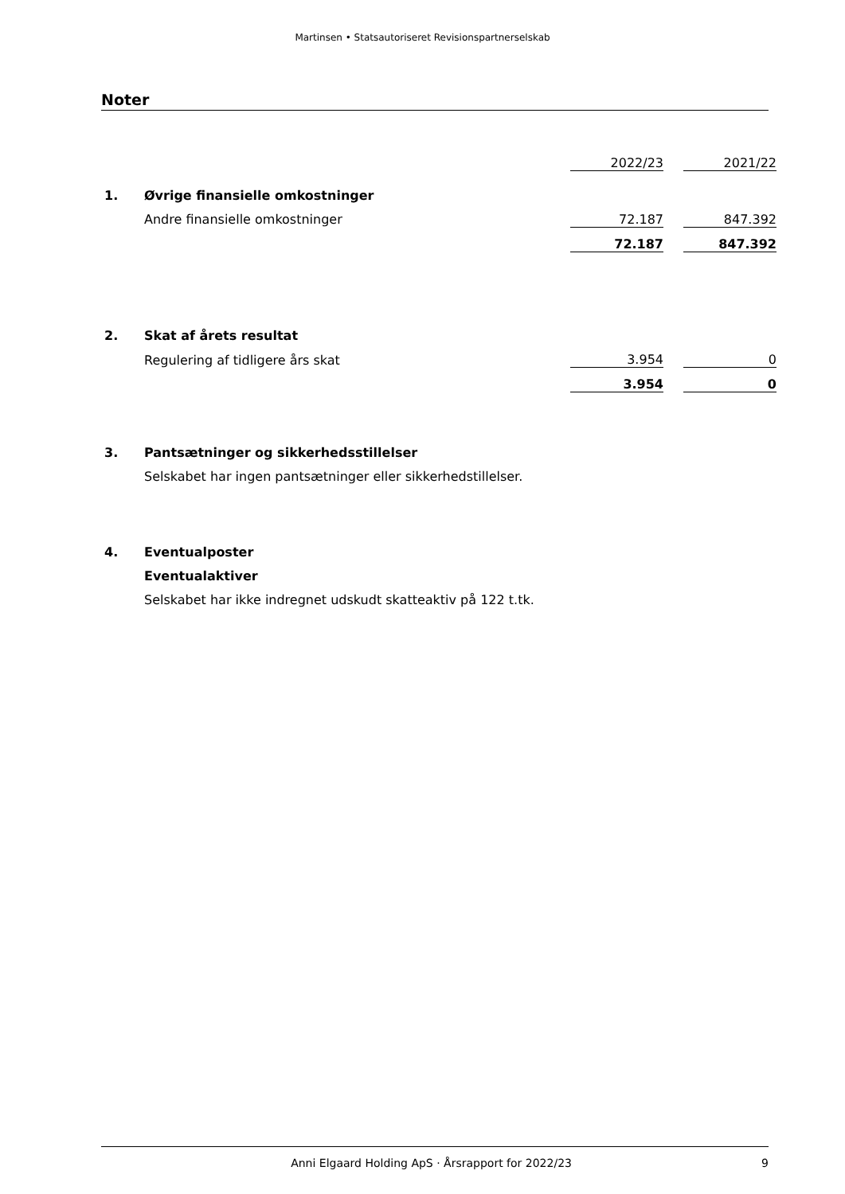Martinsen • Statsautoriseret Revisionspartnerselskab
Noter
| | | 2022/23 | | 2021/22 |
| 1. | Øvrige finansielle omkostninger | | | |
| | Andre finansielle omkostninger | 72.187 | | 847.392 |
| | | 72.187 | | 847.392 |
| 2. | Skat af årets resultat | | | |
| | Regulering af tidligere års skat | 3.954 | | 0 |
| | | 3.954 | | 0 |
| 3. | Pantsætninger og sikkerhedsstillelser | | | |
| | Selskabet har ingen pantsætninger eller sikkerhedstillelser. | | | |
| 4. | Eventualposter | | | |
| | Eventualaktiver | | | |
| | Selskabet har ikke indregnet udskudt skatteaktiv på 122 t.tk. | | | |
Anni Elgaard Holding ApS · Årsrapport for 2022/23 9